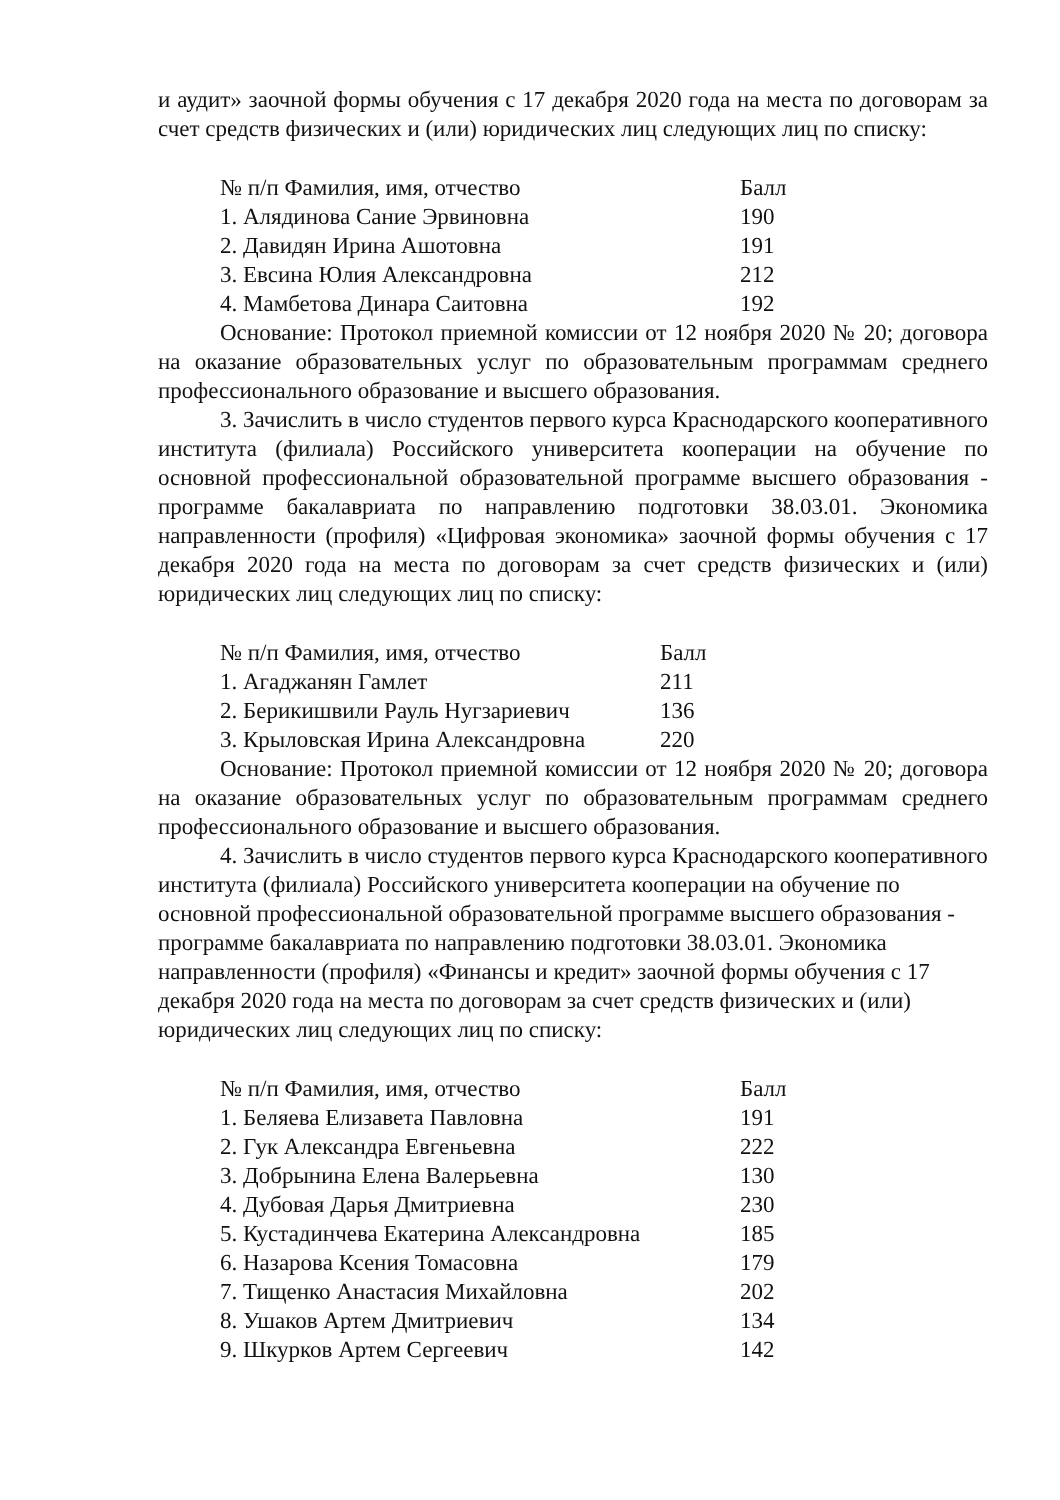и аудит» заочной формы обучения с 17 декабря 2020 года на места по договорам за счет средств физических и (или) юридических лиц следующих лиц по списку:
| № п/п Фамилия, имя, отчество | Балл |
| 1. Алядинова Сание Эрвиновна | 190 |
| 2. Давидян Ирина Ашотовна | 191 |
| 3. Евсина Юлия Александровна | 212 |
| 4. Мамбетова Динара Саитовна | 192 |
Основание: Протокол приемной комиссии от 12 ноября 2020 № 20; договора на оказание образовательных услуг по образовательным программам среднего профессионального образование и высшего образования.
3. Зачислить в число студентов первого курса Краснодарского кооперативного института (филиала) Российского университета кооперации на обучение по основной профессиональной образовательной программе высшего образования - программе бакалавриата по направлению подготовки 38.03.01. Экономика направленности (профиля) «Цифровая экономика» заочной формы обучения с 17 декабря 2020 года на места по договорам за счет средств физических и (или) юридических лиц следующих лиц по списку:
| № п/п Фамилия, имя, отчество | Балл |
| 1. Агаджанян Гамлет | 211 |
| 2. Берикишвили Рауль Нугзариевич | 136 |
| 3. Крыловская Ирина Александровна | 220 |
Основание: Протокол приемной комиссии от 12 ноября 2020 № 20; договора на оказание образовательных услуг по образовательным программам среднего профессионального образование и высшего образования.
4. Зачислить в число студентов первого курса Краснодарского кооперативного института (филиала) Российского университета кооперации на обучение по основной профессиональной образовательной программе высшего образования - программе бакалавриата по направлению подготовки 38.03.01. Экономика направленности (профиля) «Финансы и кредит» заочной формы обучения с 17 декабря 2020 года на места по договорам за счет средств физических и (или) юридических лиц следующих лиц по списку:
| № п/п Фамилия, имя, отчество | Балл |
| 1. Беляева Елизавета Павловна | 191 |
| 2. Гук Александра Евгеньевна | 222 |
| 3. Добрынина Елена Валерьевна | 130 |
| 4. Дубовая Дарья Дмитриевна | 230 |
| 5. Кустадинчева Екатерина Александровна | 185 |
| 6. Назарова Ксения Томасовна | 179 |
| 7. Тищенко Анастасия Михайловна | 202 |
| 8. Ушаков Артем Дмитриевич | 134 |
| 9. Шкурков Артем Сергеевич | 142 |